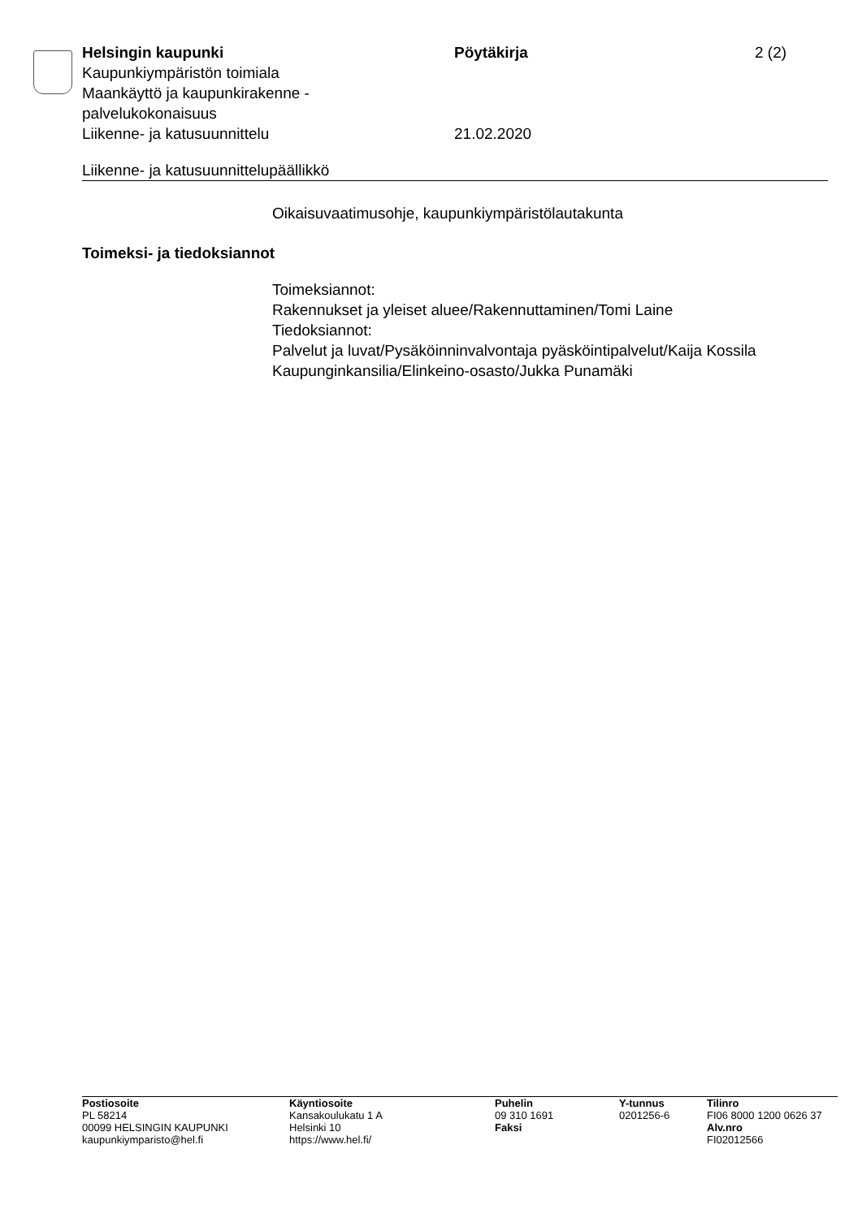Helsingin kaupunki Pöytäkirja 2 (2)
Kaupunkiympäristön toimiala
Maankäyttö ja kaupunkirakenne -
palvelukokonaisuus
Liikenne- ja katusuunnittelu 21.02.2020
Liikenne- ja katusuunnittelupäällikkö
Oikaisuvaatimusohje, kaupunkiympäristölautakunta
Toimeksi- ja tiedoksiannot
Toimeksiannot:
Rakennukset ja yleiset aluee/Rakennuttaminen/Tomi Laine
Tiedoksiannot:
Palvelut ja luvat/Pysäköinninvalvontaja pyäsköintipalvelut/Kaija Kossila
Kaupunginkansilia/Elinkeino-osasto/Jukka Punamäki
Postiosoite
PL 58214
00099 HELSINGIN KAUPUNKI
kaupunkiymparisto@hel.fi
Käyntiosoite
Kansakoulukatu 1 A
Helsinki 10
https://www.hel.fi/
Puhelin
09 310 1691
Faksi
Y-tunnus
0201256-6
Tilinro
FI06 8000 1200 0626 37
Alv.nro
FI02012566